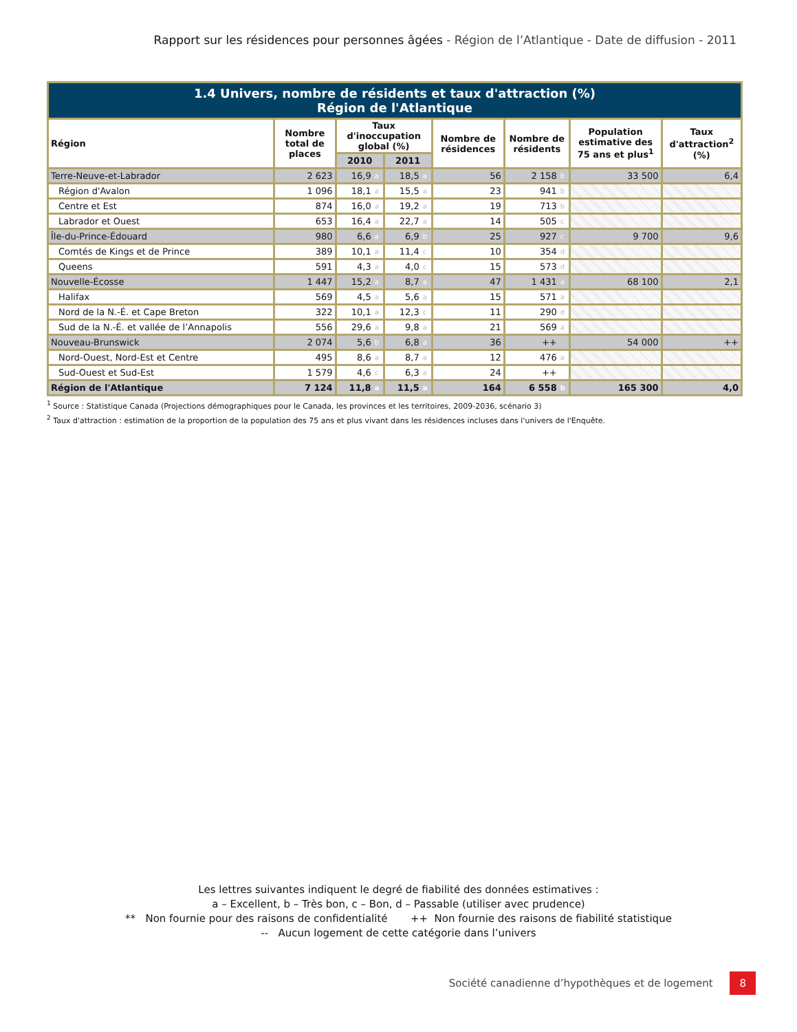Rapport sur les résidences pour personnes âgées - Région de l’Atlantique - Date de diffusion - 2011
| 1.4 Univers, nombre de résidents et taux d'attraction (%) Région de l'Atlantique | | | | | | | | | | |
| --- | --- | --- | --- | --- | --- | --- | --- | --- | --- | --- |
| Région | Nombre total de places | Taux d'inoccupation global (%) | | | | Nombre de résidences | Nombre de résidents | | Population estimative des 75 ans et plus<sup>1</sup> | Taux d'attraction<sup>2</sup> (%) |
| | | 2010 | | 2011 | | | | | | |
| Terre-Neuve-et-Labrador | 2 623 | 16,9 | a | 18,5 | a | 56 | 2 158 | b | 33 500 | 6,4 |
| Région d'Avalon | 1 096 | 18,1 | a | 15,5 | a | 23 | 941 | b | | |
| Centre et Est | 874 | 16,0 | a | 19,2 | a | 19 | 713 | b | | |
| Labrador et Ouest | 653 | 16,4 | a | 22,7 | a | 14 | 505 | c | | |
| Île-du-Prince-Édouard | 980 | 6,6 | a | 6,9 | b | 25 | 927 | c | 9 700 | 9,6 |
| Comtés de Kings et de Prince | 389 | 10,1 | a | 11,4 | c | 10 | 354 | d | | |
| Queens | 591 | 4,3 | a | 4,0 | c | 15 | 573 | d | | |
| Nouvelle-Écosse | 1 447 | 15,2 | a | 8,7 | a | 47 | 1 431 | a | 68 100 | 2,1 |
| Halifax | 569 | 4,5 | a | 5,6 | a | 15 | 571 | a | | |
| Nord de la N.-É. et Cape Breton | 322 | 10,1 | a | 12,3 | c | 11 | 290 | d | | |
| Sud de la N.-É. et vallée de l’Annapolis | 556 | 29,6 | a | 9,8 | a | 21 | 569 | a | | |
| Nouveau-Brunswick | 2 074 | 5,6 | b | 6,8 | a | 36 | ++ | | 54 000 | ++ |
| Nord-Ouest, Nord-Est et Centre | 495 | 8,6 | a | 8,7 | a | 12 | 476 | a | | |
| Sud-Ouest et Sud-Est | 1 579 | 4,6 | c | 6,3 | a | 24 | ++ | | | |
| Région de l'Atlantique | 7 124 | 11,8 | a | 11,5 | a | 164 | 6 558 | b | 165 300 | 4,0 |
<sup>1</sup> Source : Statistique Canada (Projections démographiques pour le Canada, les provinces et les territoires, 2009-2036, scénario 3)
<sup>2</sup> Taux d'attraction : estimation de la proportion de la population des 75 ans et plus vivant dans les résidences incluses dans l'univers de l'Enquête.
Les lettres suivantes indiquent le degré de fiabilité des données estimatives :
a – Excellent, b – Très bon, c – Bon, d – Passable (utiliser avec prudence)
** Non fournie pour des raisons de confidentialité ++ Non fournie des raisons de fiabilité statistique
-- Aucun logement de cette catégorie dans l’univers
Société canadienne d’hypothèques et de logement 8